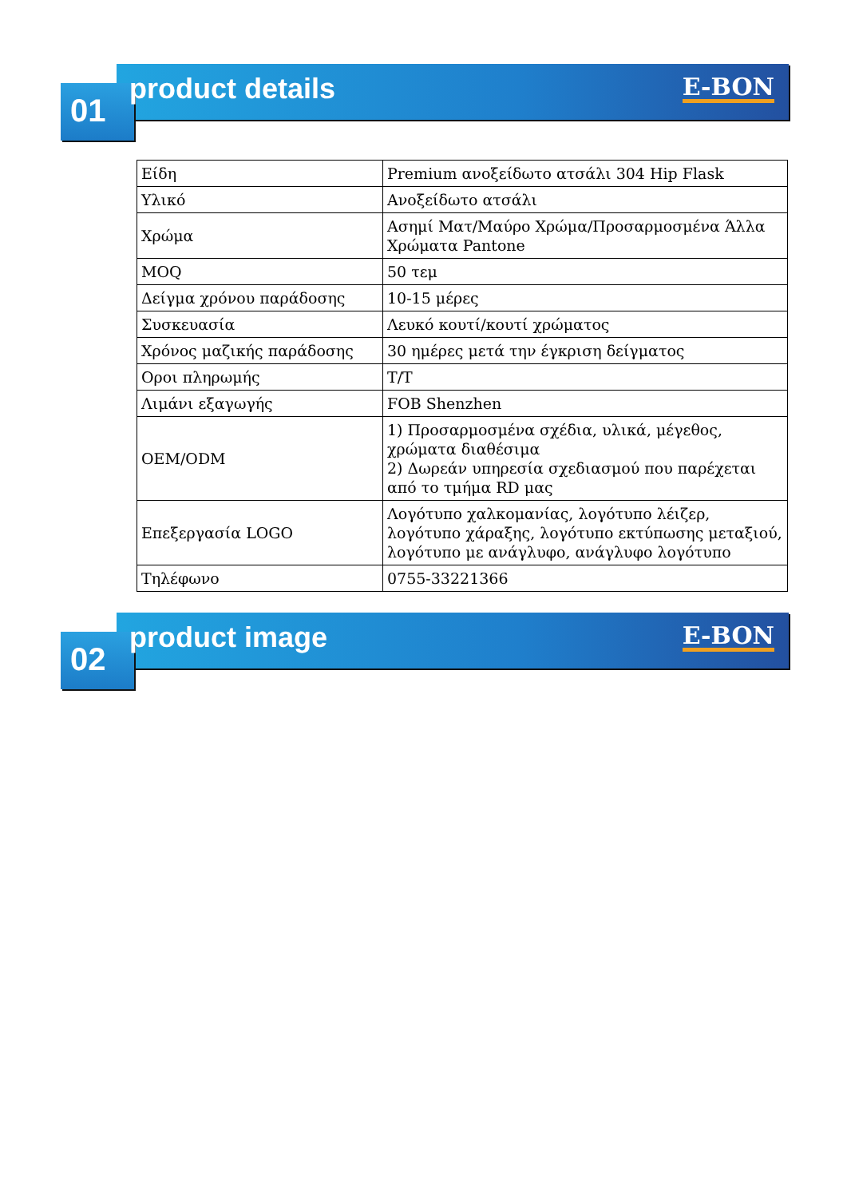01 product details E-BON
| Είδη | Premium ανοξείδωτο ατσάλι 304 Hip Flask |
| Υλικό | Ανοξείδωτο ατσάλι |
| Χρώμα | Ασημί Ματ/Μαύρο Χρώμα/Προσαρμοσμένα Άλλα Χρώματα Pantone |
| MOQ | 50 τεμ |
| Δείγμα χρόνου παράδοσης | 10-15 μέρες |
| Συσκευασία | Λευκό κουτί/κουτί χρώματος |
| Χρόνος μαζικής παράδοσης | 30 ημέρες μετά την έγκριση δείγματος |
| Οροι πληρωμής | T/T |
| Λιμάνι εξαγωγής | FOB Shenzhen |
| OEM/ODM | 1) Προσαρμοσμένα σχέδια, υλικά, μέγεθος, χρώματα διαθέσιμα 2) Δωρεάν υπηρεσία σχεδιασμού που παρέχεται από το τμήμα RD μας |
| Επεξεργασία LOGO | Λογότυπο χαλκομανίας, λογότυπο λέιζερ, λογότυπο χάραξης, λογότυπο εκτύπωσης μεταξιού, λογότυπο με ανάγλυφο, ανάγλυφο λογότυπο |
| Τηλέφωνο | 0755-33221366 |
02 product image E-BON